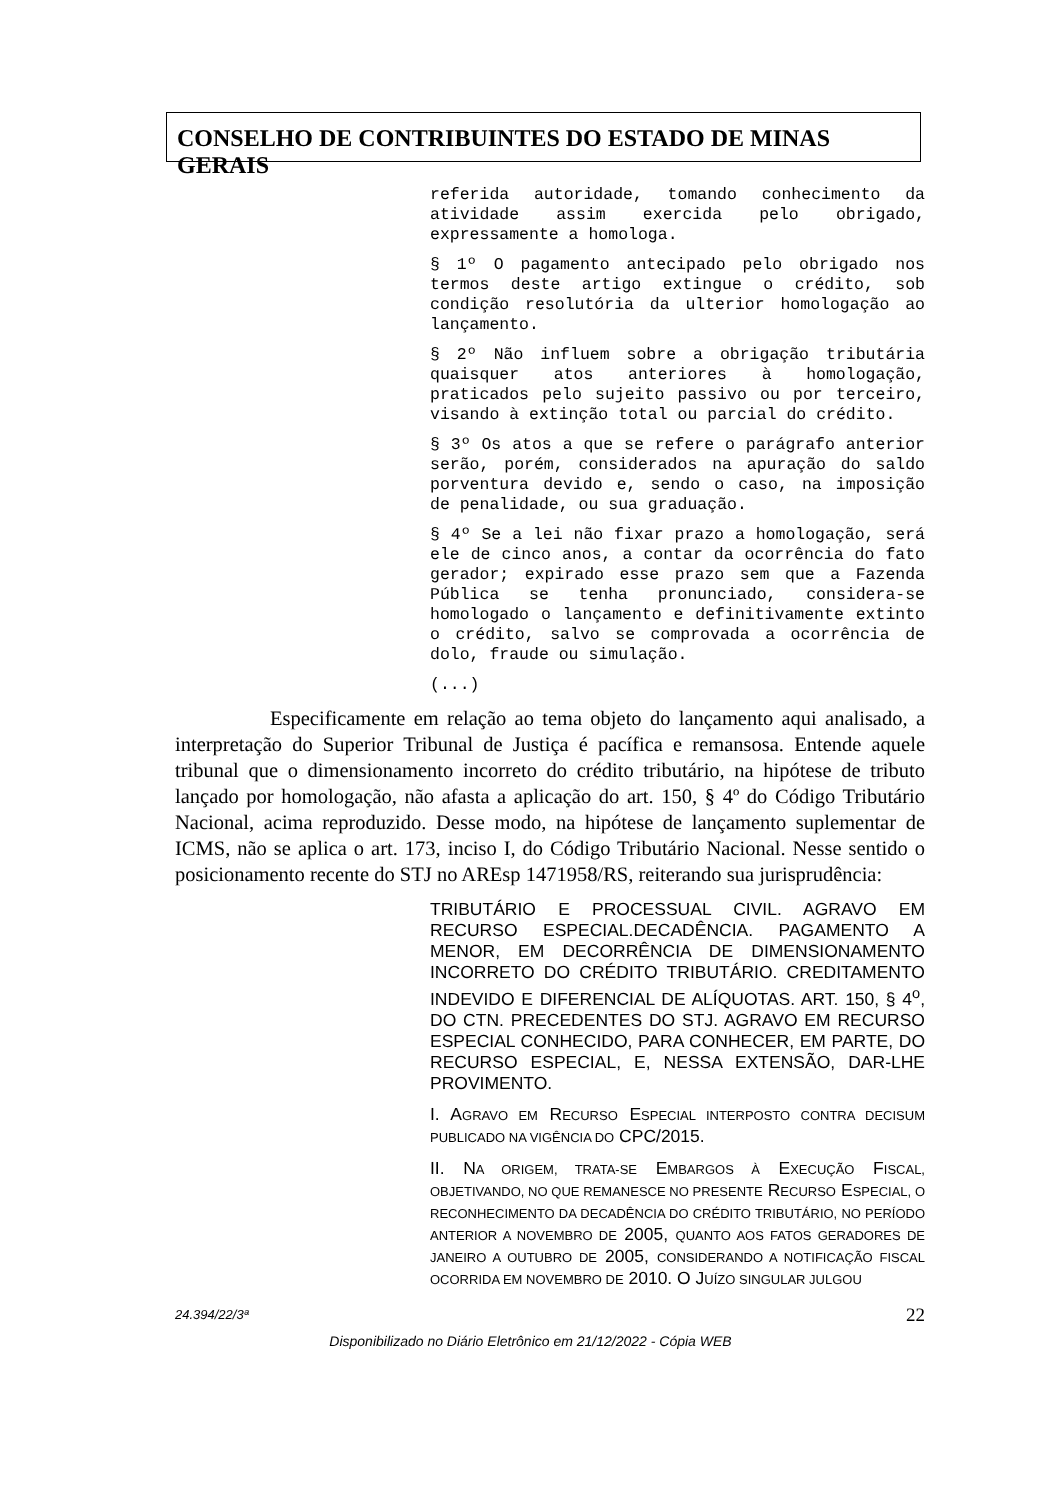CONSELHO DE CONTRIBUINTES DO ESTADO DE MINAS GERAIS
referida autoridade, tomando conhecimento da atividade assim exercida pelo obrigado, expressamente a homologa.
§ 1º O pagamento antecipado pelo obrigado nos termos deste artigo extingue o crédito, sob condição resolutória da ulterior homologação ao lançamento.
§ 2º Não influem sobre a obrigação tributária quaisquer atos anteriores à homologação, praticados pelo sujeito passivo ou por terceiro, visando à extinção total ou parcial do crédito.
§ 3º Os atos a que se refere o parágrafo anterior serão, porém, considerados na apuração do saldo porventura devido e, sendo o caso, na imposição de penalidade, ou sua graduação.
§ 4º Se a lei não fixar prazo a homologação, será ele de cinco anos, a contar da ocorrência do fato gerador; expirado esse prazo sem que a Fazenda Pública se tenha pronunciado, considera-se homologado o lançamento e definitivamente extinto o crédito, salvo se comprovada a ocorrência de dolo, fraude ou simulação.
(...)
Especificamente em relação ao tema objeto do lançamento aqui analisado, a interpretação do Superior Tribunal de Justiça é pacífica e remansosa. Entende aquele tribunal que o dimensionamento incorreto do crédito tributário, na hipótese de tributo lançado por homologação, não afasta a aplicação do art. 150, § 4º do Código Tributário Nacional, acima reproduzido. Desse modo, na hipótese de lançamento suplementar de ICMS, não se aplica o art. 173, inciso I, do Código Tributário Nacional. Nesse sentido o posicionamento recente do STJ no AREsp 1471958/RS, reiterando sua jurisprudência:
TRIBUTÁRIO E PROCESSUAL CIVIL. AGRAVO EM RECURSO ESPECIAL.DECADÊNCIA. PAGAMENTO A MENOR, EM DECORRÊNCIA DE DIMENSIONAMENTO INCORRETO DO CRÉDITO TRIBUTÁRIO. CREDITAMENTO INDEVIDO E DIFERENCIAL DE ALÍQUOTAS. ART. 150, § 4<sup>o</sup>, DO CTN. PRECEDENTES DO STJ. AGRAVO EM RECURSO ESPECIAL CONHECIDO, PARA CONHECER, EM PARTE, DO RECURSO ESPECIAL, E, NESSA EXTENSÃO, DAR-LHE PROVIMENTO.
I. AGRAVO EM RECURSO ESPECIAL INTERPOSTO CONTRA DECISUM PUBLICADO NA VIGÊNCIA DO CPC/2015.
II. NA ORIGEM, TRATA-SE EMBARGOS À EXECUÇÃO FISCAL, OBJETIVANDO, NO QUE REMANESCE NO PRESENTE RECURSO ESPECIAL, O RECONHECIMENTO DA DECADÊNCIA DO CRÉDITO TRIBUTÁRIO, NO PERÍODO ANTERIOR A NOVEMBRO DE 2005, QUANTO AOS FATOS GERADORES DE JANEIRO A OUTUBRO DE 2005, CONSIDERANDO A NOTIFICAÇÃO FISCAL OCORRIDA EM NOVEMBRO DE 2010. O JUÍZO SINGULAR JULGOU
24.394/22/3ª 22
Disponibilizado no Diário Eletrônico em 21/12/2022 - Cópia WEB